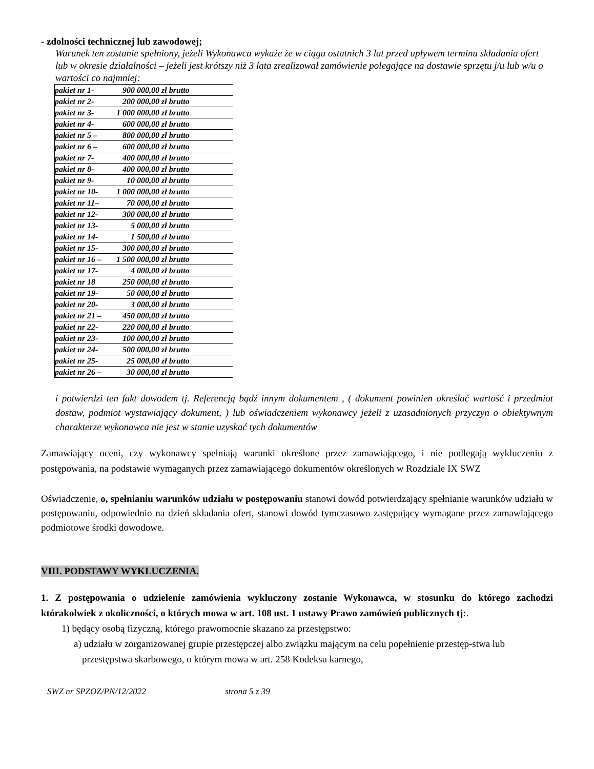- zdolności technicznej lub zawodowej;
Warunek ten zostanie spełniony, jeżeli Wykonawca wykaże że w ciągu ostatnich 3 lat przed upływem terminu składania ofert lub w okresie działalności – jeżeli jest krótszy niż 3 lata zrealizował zamówienie polegające na dostawie sprzętu j/u lub w/u o wartości co najmniej:
| pakiet nr 1- | 900 000,00 zł brutto |
| pakiet nr 2- | 200 000,00 zł brutto |
| pakiet nr 3- | 1 000 000,00 zł brutto |
| pakiet nr 4- | 600 000,00 zł brutto |
| pakiet nr 5 – | 800 000,00 zł brutto |
| pakiet nr 6 – | 600 000,00 zł brutto |
| pakiet nr 7- | 400 000,00 zł brutto |
| pakiet nr 8- | 400 000,00 zł brutto |
| pakiet nr 9- | 10 000,00 zł brutto |
| pakiet nr 10- | 1 000 000,00 zł brutto |
| pakiet nr 11– | 70 000,00 zł brutto |
| pakiet nr 12- | 300 000,00 zł brutto |
| pakiet nr 13- | 5 000,00 zł brutto |
| pakiet nr 14- | 1 500,00 zł brutto |
| pakiet nr 15- | 300 000,00 zł brutto |
| pakiet nr 16 – | 1 500 000,00 zł brutto |
| pakiet nr 17- | 4 000,00 zł brutto |
| pakiet nr 18 | 250 000,00 zł brutto |
| pakiet nr 19- | 50 000,00 zł brutto |
| pakiet nr 20- | 3 000,00 zł brutto |
| pakiet nr 21 – | 450 000,00 zł brutto |
| pakiet nr 22- | 220 000,00 zł brutto |
| pakiet nr 23- | 100 000,00 zł brutto |
| pakiet nr 24- | 500 000,00 zł brutto |
| pakiet nr 25- | 25 000,00 zł brutto |
| pakiet nr 26 – | 30 000,00 zł brutto |
i potwierdzi ten fakt dowodem tj. Referencją bądź innym dokumentem , ( dokument powinien określać wartość i przedmiot dostaw, podmiot wystawiający dokument, ) lub oświadczeniem wykonawcy jeżeli z uzasadnionych przyczyn o obiektywnym charakterze wykonawca nie jest w stanie uzyskać tych dokumentów
Zamawiający oceni, czy wykonawcy spełniają warunki określone przez zamawiającego, i nie podlegają wykluczeniu z postępowania, na podstawie wymaganych przez zamawiającego dokumentów określonych w Rozdziale IX SWZ
Oświadczenie, o, spełnianiu warunków udziału w postępowaniu stanowi dowód potwierdzający spełnianie warunków udziału w postępowaniu, odpowiednio na dzień składania ofert, stanowi dowód tymczasowo zastępujący wymagane przez zamawiającego podmiotowe środki dowodowe.
VIII. PODSTAWY WYKLUCZENIA.
1. Z postępowania o udzielenie zamówienia wykluczony zostanie Wykonawca, w stosunku do którego zachodzi którakolwiek z okoliczności, o których mowa w art. 108 ust. 1 ustawy Prawo zamówień publicznych tj:.
1) będący osobą fizyczną, którego prawomocnie skazano za przestępstwo:
a) udziału w zorganizowanej grupie przestępczej albo związku mającym na celu popełnienie przestęp-stwa lub przestępstwa skarbowego, o którym mowa w art. 258 Kodeksu karnego,
SWZ nr SPZOZ/PN/12/2022 strona 5 z 39